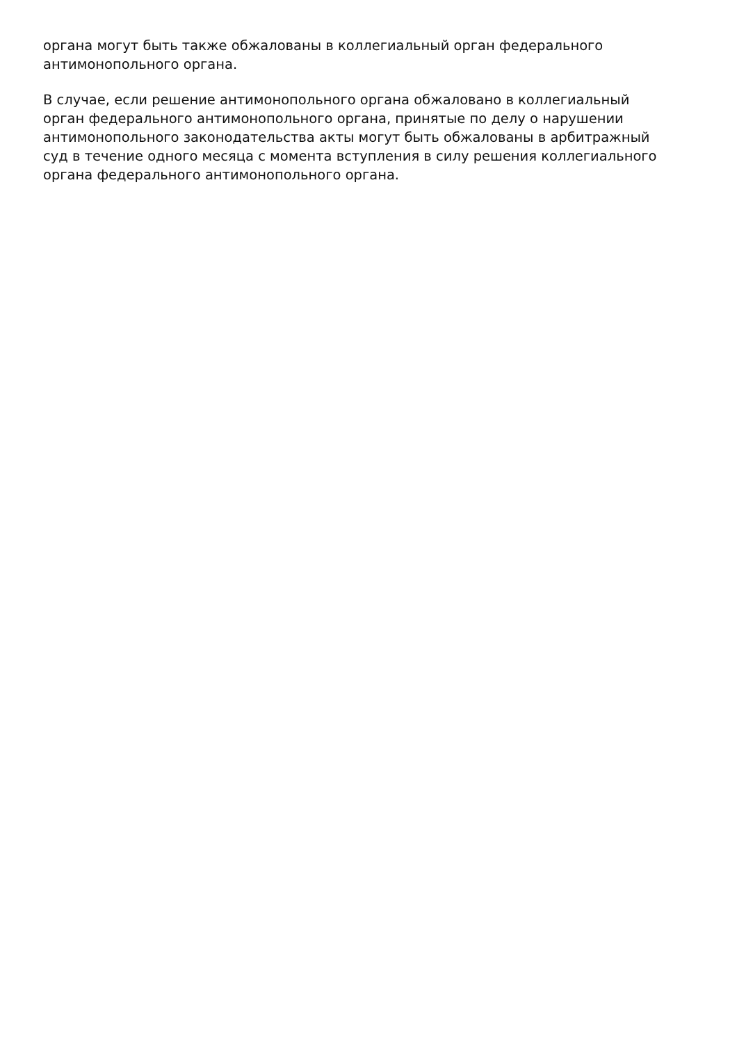органа могут быть также обжалованы в коллегиальный орган федерального
антимонопольного органа.
В случае, если решение антимонопольного органа обжаловано в коллегиальный
орган федерального антимонопольного органа, принятые по делу о нарушении
антимонопольного законодательства акты могут быть обжалованы в арбитражный
суд в течение одного месяца с момента вступления в силу решения коллегиального
органа федерального антимонопольного органа.